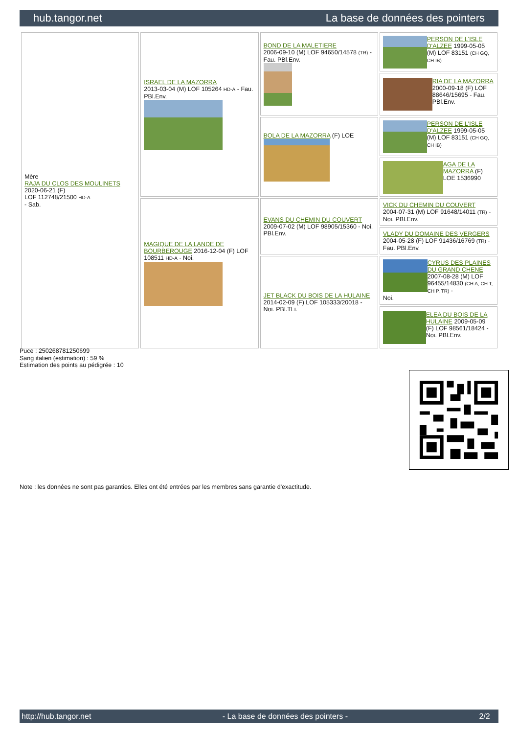hub.tangor.net La base de données des pointers
| Mère RAJA DU CLOS DES MOULINETS 2020-06-21 (F) LOF 112748/21500 HD-A - Sab. | ISRAEL DE LA MAZORRA 2013-03-04 (M) LOF 105264 HD-A - Fau. PBl.Env. | BOND DE LA MALETIERE 2006-09-10 (M) LOF 94650/14578 (TR) - Fau. PBl.Env. | PERSON DE L'ISLE D'ALZEE 1999-05-05 (M) LOF 83151 (CH GQ, CH IB) |
| | | | RIA DE LA MAZORRA 2000-09-18 (F) LOF 88646/15695 - Fau. PBl.Env. |
| | | BOLA DE LA MAZORRA (F) LOE | PERSON DE L'ISLE D'ALZEE 1999-05-05 (M) LOF 83151 (CH GQ, CH IB) |
| | | | AGA DE LA MAZORRA (F) LOE 1536990 |
| | MAGIQUE DE LA LANDE DE BOURBEROUGE 2016-12-04 (F) LOF 108511 HD-A - Noi. | EVANS DU CHEMIN DU COUVERT 2009-07-02 (M) LOF 98905/15360 - Noi. PBl.Env. | VICK DU CHEMIN DU COUVERT 2004-07-31 (M) LOF 91648/14011 (TR) - Noi. PBl.Env. |
| | | | VLADY DU DOMAINE DES VERGERS 2004-05-28 (F) LOF 91436/16769 (TR) - Fau. PBl.Env. |
| | | JET BLACK DU BOIS DE LA HULAINE 2014-02-09 (F) LOF 105333/20018 - Noi. PBl.TLi. | CYRUS DES PLAINES DU GRAND CHENE 2007-08-28 (M) LOF 96455/14830 (CH A, CH T, CH P, TR) - Noi. |
| | | | ELEA DU BOIS DE LA HULAINE 2009-05-09 (F) LOF 98561/18424 - Noi. PBl.Env. |
Puce : 250268781250699
Sang italien (estimation) : 59 %
Estimation des points au pédigrée : 10
Note : les données ne sont pas garanties. Elles ont été entrées par les membres sans garantie d'exactitude.
http://hub.tangor.net - La base de données des pointers - 2/2